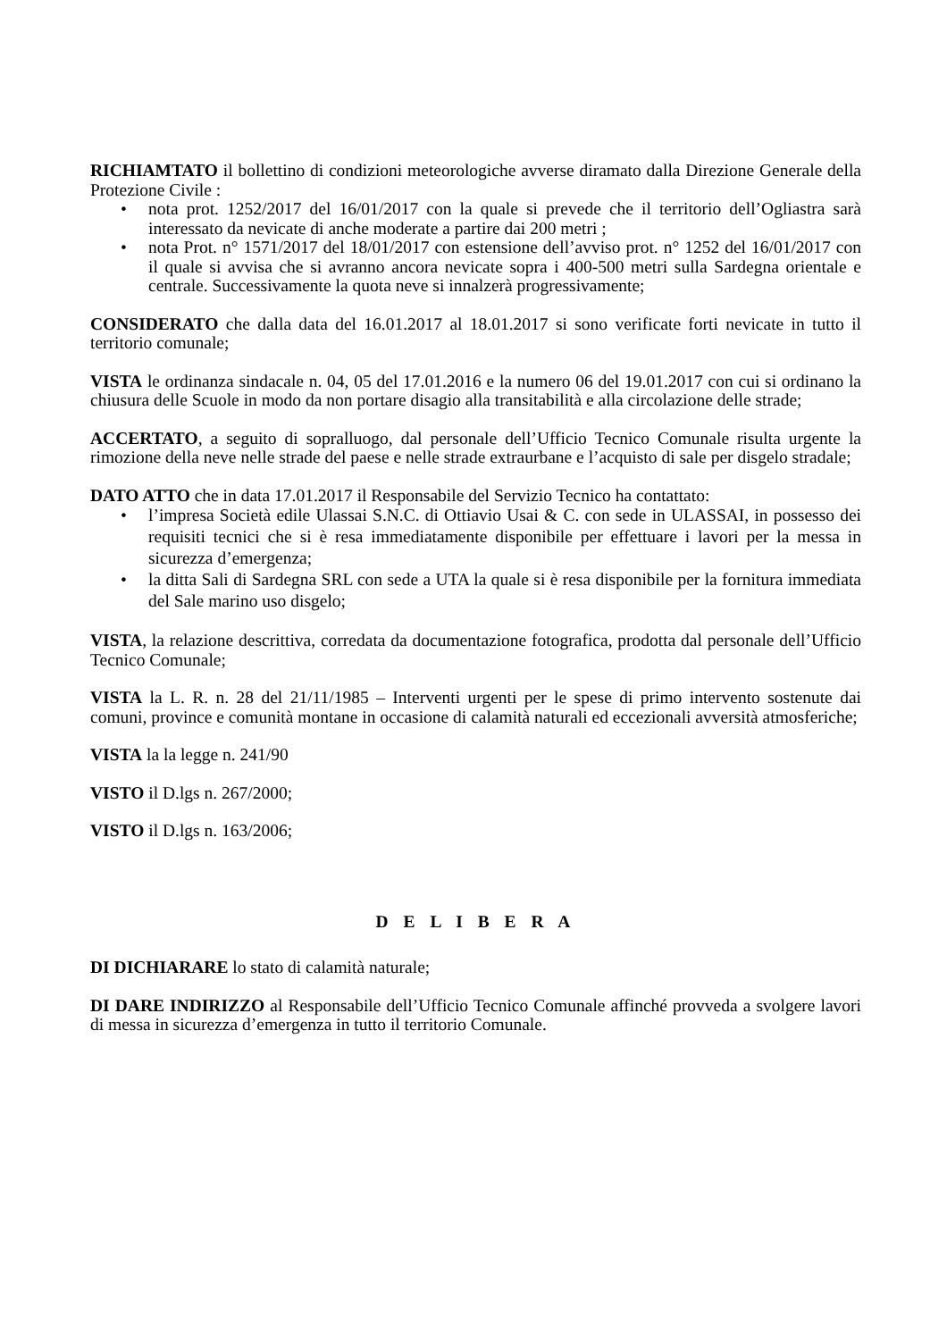RICHIAMTATO il bollettino di condizioni meteorologiche avverse diramato dalla Direzione Generale della Protezione Civile :
• nota prot. 1252/2017 del 16/01/2017 con la quale si prevede che il territorio dell’Ogliastra sarà interessato da nevicate di anche moderate a partire dai 200 metri ;
• nota Prot. n° 1571/2017 del 18/01/2017 con estensione dell’avviso prot. n° 1252 del 16/01/2017 con il quale si avvisa che si avranno ancora nevicate sopra i 400-500 metri sulla Sardegna orientale e centrale. Successivamente la quota neve si innalzerà progressivamente;
CONSIDERATO che dalla data del 16.01.2017 al 18.01.2017 si sono verificate forti nevicate in tutto il territorio comunale;
VISTA le ordinanza sindacale n. 04, 05 del 17.01.2016 e la numero 06 del 19.01.2017 con cui si ordinano la chiusura delle Scuole in modo da non portare disagio alla transitabilità e alla circolazione delle strade;
ACCERTATO, a seguito di sopralluogo, dal personale dell’Ufficio Tecnico Comunale risulta urgente la rimozione della neve nelle strade del paese e nelle strade extraurbane e l’acquisto di sale per disgelo stradale;
DATO ATTO che in data 17.01.2017 il Responsabile del Servizio Tecnico ha contattato:
• l’impresa Società edile Ulassai S.N.C. di Ottiavio Usai & C. con sede in ULASSAI, in possesso dei requisiti tecnici che si è resa immediatamente disponibile per effettuare i lavori per la messa in sicurezza d’emergenza;
• la ditta Sali di Sardegna SRL con sede a UTA la quale si è resa disponibile per la fornitura immediata del Sale marino uso disgelo;
VISTA, la relazione descrittiva, corredata da documentazione fotografica, prodotta dal personale dell’Ufficio Tecnico Comunale;
VISTA la L. R. n. 28 del 21/11/1985 – Interventi urgenti per le spese di primo intervento sostenute dai comuni, province e comunità montane in occasione di calamità naturali ed eccezionali avversità atmosferiche;
VISTA la la legge n. 241/90
VISTO il D.lgs n. 267/2000;
VISTO il D.lgs n. 163/2006;
D E L I B E R A
DI DICHIARARE lo stato di calamità naturale;
DI DARE INDIRIZZO al Responsabile dell’Ufficio Tecnico Comunale affinché provveda a svolgere lavori di messa in sicurezza d’emergenza in tutto il territorio Comunale.